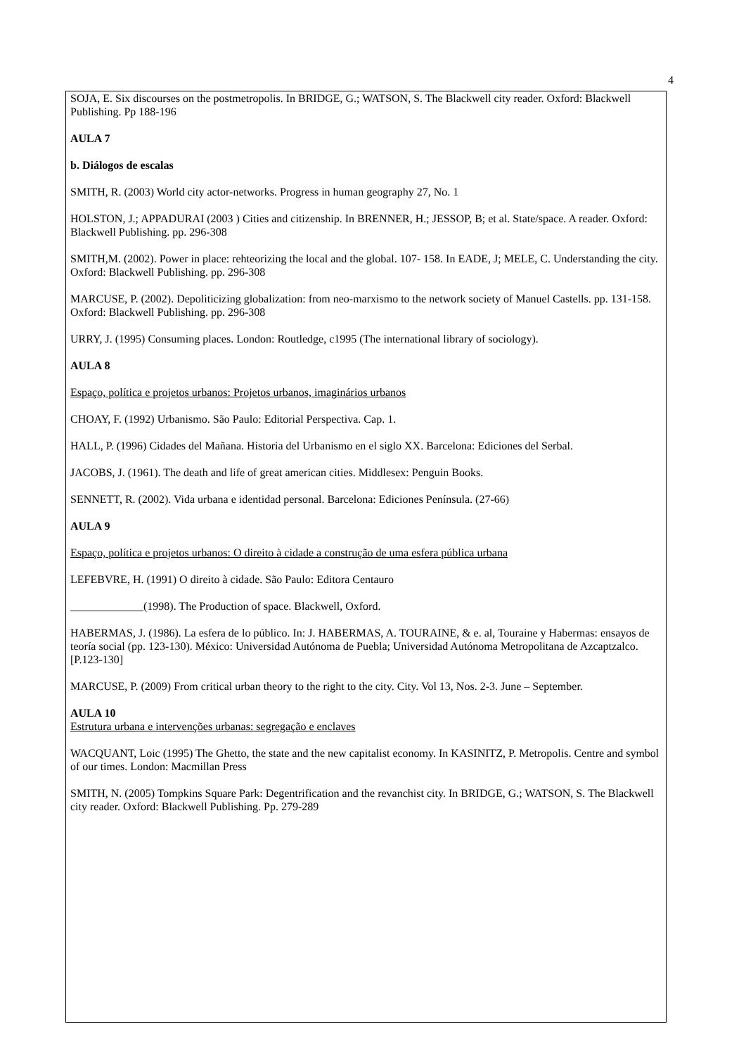4
SOJA, E. Six discourses on the postmetropolis. In BRIDGE, G.; WATSON, S. The Blackwell city reader. Oxford: Blackwell Publishing. Pp 188-196
AULA 7
b. Diálogos de escalas
SMITH, R. (2003) World city actor-networks. Progress in human geography 27, No. 1
HOLSTON, J.; APPADURAI (2003 ) Cities and citizenship. In BRENNER, H.; JESSOP, B; et al. State/space. A reader. Oxford: Blackwell Publishing. pp. 296-308
SMITH,M. (2002). Power in place: rehteorizing the local and the global. 107- 158. In EADE, J; MELE, C. Understanding the city. Oxford: Blackwell Publishing. pp. 296-308
MARCUSE, P. (2002). Depoliticizing globalization: from neo-marxismo to the network society of Manuel Castells. pp. 131-158. Oxford: Blackwell Publishing. pp. 296-308
URRY, J. (1995) Consuming places. London: Routledge, c1995 (The international library of sociology).
AULA 8
Espaço, política e projetos urbanos: Projetos urbanos, imaginários urbanos
CHOAY, F. (1992) Urbanismo. São Paulo: Editorial Perspectiva. Cap. 1.
HALL, P. (1996) Cidades del Mañana. Historia del Urbanismo en el siglo XX. Barcelona: Ediciones del Serbal.
JACOBS, J. (1961). The death and life of great american cities. Middlesex: Penguin Books.
SENNETT, R. (2002). Vida urbana e identidad personal. Barcelona: Ediciones Península. (27-66)
AULA 9
Espaço, política e projetos urbanos: O direito à cidade a construção de uma esfera pública urbana
LEFEBVRE, H. (1991) O direito à cidade. São Paulo: Editora Centauro
_____________(1998). The Production of space. Blackwell, Oxford.
HABERMAS, J. (1986). La esfera de lo público. In: J. HABERMAS, A. TOURAINE, & e. al, Touraine y Habermas: ensayos de teoría social (pp. 123-130). México: Universidad Autónoma de Puebla; Universidad Autónoma Metropolitana de Azcaptzalco. [P.123-130]
MARCUSE, P. (2009) From critical urban theory to the right to the city. City. Vol 13, Nos. 2-3. June – September.
AULA 10
Estrutura urbana e intervenções urbanas: segregação e enclaves
WACQUANT, Loic (1995) The Ghetto, the state and the new capitalist economy. In KASINITZ, P. Metropolis. Centre and symbol of our times. London: Macmillan Press
SMITH, N. (2005) Tompkins Square Park: Degentrification and the revanchist city. In BRIDGE, G.; WATSON, S. The Blackwell city reader. Oxford: Blackwell Publishing. Pp. 279-289